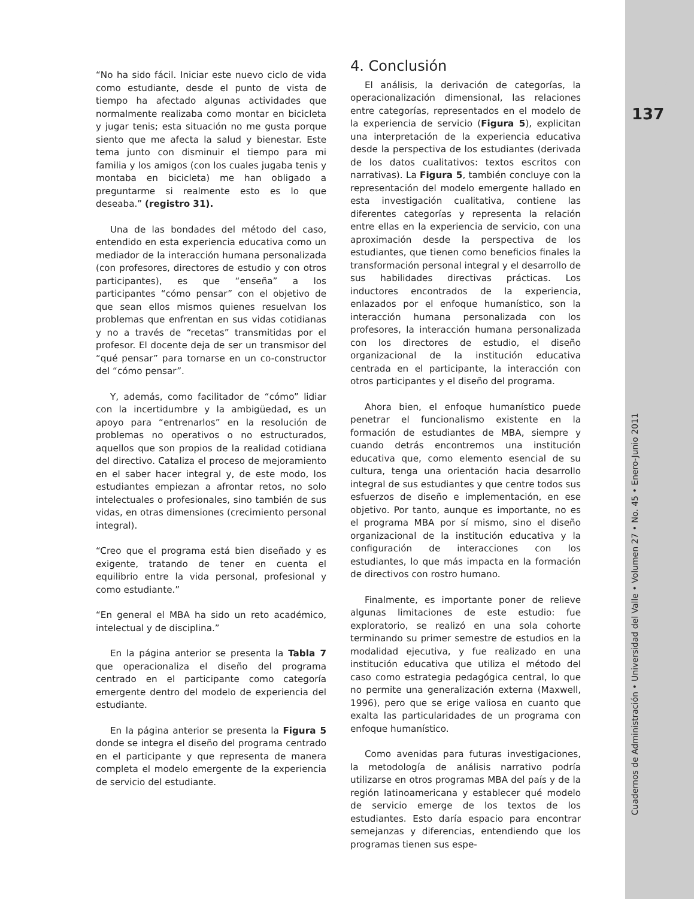“No ha sido fácil. Iniciar este nuevo ciclo de vida como estudiante, desde el punto de vista de tiempo ha afectado algunas actividades que normalmente realizaba como montar en bicicleta y jugar tenis; esta situación no me gusta porque siento que me afecta la salud y bienestar. Este tema junto con disminuir el tiempo para mi familia y los amigos (con los cuales jugaba tenis y montaba en bicicleta) me han obligado a preguntarme si realmente esto es lo que deseaba.” (registro 31).
Una de las bondades del método del caso, entendido en esta experiencia educativa como un mediador de la interacción humana personalizada (con profesores, directores de estudio y con otros participantes), es que “enseña” a los participantes “cómo pensar” con el objetivo de que sean ellos mismos quienes resuelvan los problemas que enfrentan en sus vidas cotidianas y no a través de “recetas” transmitidas por el profesor. El docente deja de ser un transmisor del “qué pensar” para tornarse en un co-constructor del “cómo pensar”.
Y, además, como facilitador de “cómo” lidiar con la incertidumbre y la ambigüedad, es un apoyo para “entrenarlos” en la resolución de problemas no operativos o no estructurados, aquellos que son propios de la realidad cotidiana del directivo. Cataliza el proceso de mejoramiento en el saber hacer integral y, de este modo, los estudiantes empiezan a afrontar retos, no solo intelectuales o profesionales, sino también de sus vidas, en otras dimensiones (crecimiento personal integral).
“Creo que el programa está bien diseñado y es exigente, tratando de tener en cuenta el equilibrio entre la vida personal, profesional y como estudiante.”
“En general el MBA ha sido un reto académico, intelectual y de disciplina.”
En la página anterior se presenta la Tabla 7 que operacionaliza el diseño del programa centrado en el participante como categoría emergente dentro del modelo de experiencia del estudiante.
En la página anterior se presenta la Figura 5 donde se integra el diseño del programa centrado en el participante y que representa de manera completa el modelo emergente de la experiencia de servicio del estudiante.
4. Conclusión
El análisis, la derivación de categorías, la operacionalización dimensional, las relaciones entre categorías, representados en el modelo de la experiencia de servicio (Figura 5), explicitan una interpretación de la experiencia educativa desde la perspectiva de los estudiantes (derivada de los datos cualitativos: textos escritos con narrativas). La Figura 5, también concluye con la representación del modelo emergente hallado en esta investigación cualitativa, contiene las diferentes categorías y representa la relación entre ellas en la experiencia de servicio, con una aproximación desde la perspectiva de los estudiantes, que tienen como beneficios finales la transformación personal integral y el desarrollo de sus habilidades directivas prácticas. Los inductores encontrados de la experiencia, enlazados por el enfoque humanístico, son la interacción humana personalizada con los profesores, la interacción humana personalizada con los directores de estudio, el diseño organizacional de la institución educativa centrada en el participante, la interacción con otros participantes y el diseño del programa.
Ahora bien, el enfoque humanístico puede penetrar el funcionalismo existente en la formación de estudiantes de MBA, siempre y cuando detrás encontremos una institución educativa que, como elemento esencial de su cultura, tenga una orientación hacia desarrollo integral de sus estudiantes y que centre todos sus esfuerzos de diseño e implementación, en ese objetivo. Por tanto, aunque es importante, no es el programa MBA por sí mismo, sino el diseño organizacional de la institución educativa y la configuración de interacciones con los estudiantes, lo que más impacta en la formación de directivos con rostro humano.
Finalmente, es importante poner de relieve algunas limitaciones de este estudio: fue exploratorio, se realizó en una sola cohorte terminando su primer semestre de estudios en la modalidad ejecutiva, y fue realizado en una institución educativa que utiliza el método del caso como estrategia pedagógica central, lo que no permite una generalización externa (Maxwell, 1996), pero que se erige valiosa en cuanto que exalta las particularidades de un programa con enfoque humanístico.
Como avenidas para futuras investigaciones, la metodología de análisis narrativo podría utilizarse en otros programas MBA del país y de la región latinoamericana y establecer qué modelo de servicio emerge de los textos de los estudiantes. Esto daría espacio para encontrar semejanzas y diferencias, entendiendo que los programas tienen sus espe-
137
Cuadernos de Administración • Universidad del Valle • Volumen 27 • No. 45 • Enero-Junio 2011